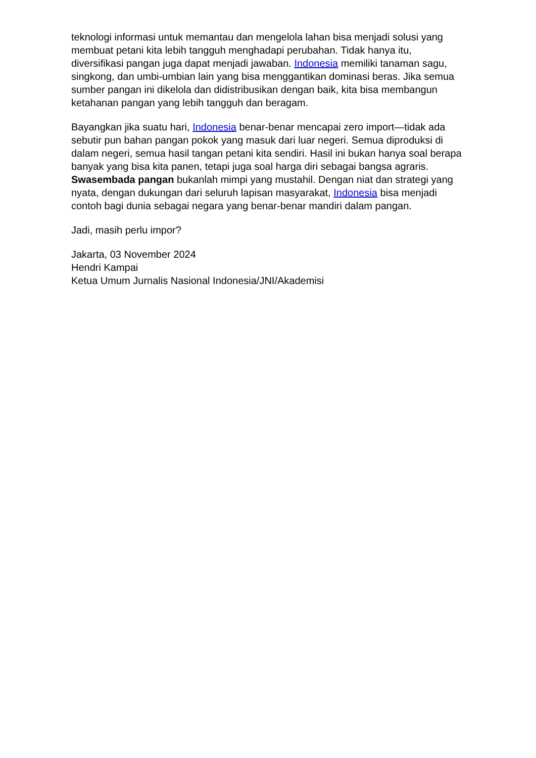teknologi informasi untuk memantau dan mengelola lahan bisa menjadi solusi yang membuat petani kita lebih tangguh menghadapi perubahan. Tidak hanya itu, diversifikasi pangan juga dapat menjadi jawaban. Indonesia memiliki tanaman sagu, singkong, dan umbi-umbian lain yang bisa menggantikan dominasi beras. Jika semua sumber pangan ini dikelola dan didistribusikan dengan baik, kita bisa membangun ketahanan pangan yang lebih tangguh dan beragam.
Bayangkan jika suatu hari, Indonesia benar-benar mencapai zero import—tidak ada sebutir pun bahan pangan pokok yang masuk dari luar negeri. Semua diproduksi di dalam negeri, semua hasil tangan petani kita sendiri. Hasil ini bukan hanya soal berapa banyak yang bisa kita panen, tetapi juga soal harga diri sebagai bangsa agraris. Swasembada pangan bukanlah mimpi yang mustahil. Dengan niat dan strategi yang nyata, dengan dukungan dari seluruh lapisan masyarakat, Indonesia bisa menjadi contoh bagi dunia sebagai negara yang benar-benar mandiri dalam pangan.
Jadi, masih perlu impor?
Jakarta, 03 November 2024
Hendri Kampai
Ketua Umum Jurnalis Nasional Indonesia/JNI/Akademisi